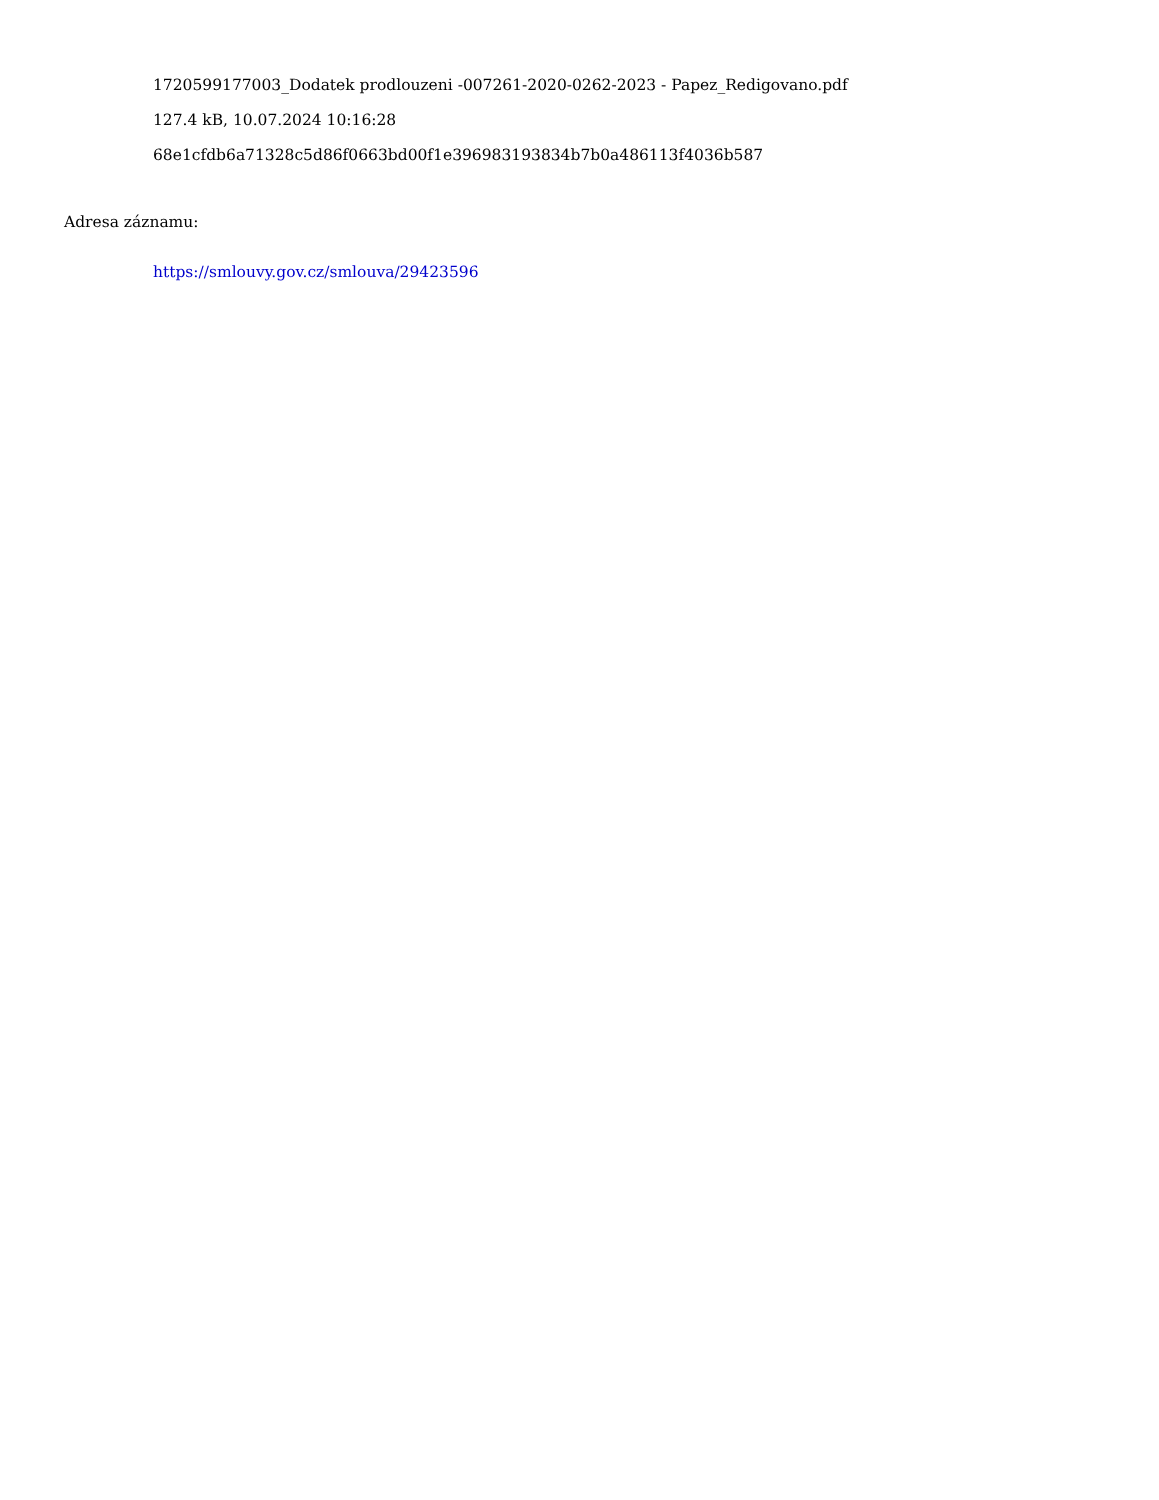1720599177003_Dodatek prodlouzeni -007261-2020-0262-2023 - Papez_Redigovano.pdf
127.4 kB, 10.07.2024 10:16:28
68e1cfdb6a71328c5d86f0663bd00f1e396983193834b7b0a486113f4036b587
Adresa záznamu:
https://smlouvy.gov.cz/smlouva/29423596